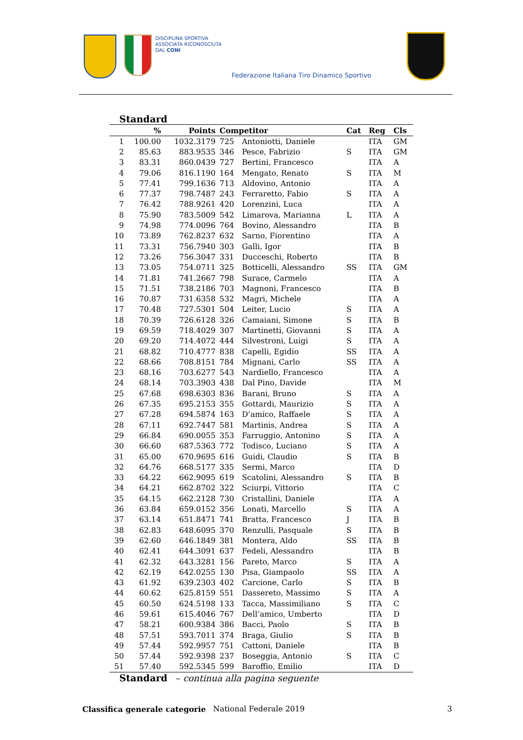DISCIPLINA SPORTIVA
ASSOCIATA RICONOSCIUTA
DAL CONI
Federazione Italiana Tiro Dinamico Sportivo
Standard
| | % | Points | Competitor | | Cat | Reg | Cls |
| --- | --- | --- | --- | --- | --- | --- | --- |
| 1 | 100.00 | 1032.3179 | 725 | Antoniotti, Daniele | | ITA | GM |
| 2 | 85.63 | 883.9535 | 346 | Pesce, Fabrizio | S | ITA | GM |
| 3 | 83.31 | 860.0439 | 727 | Bertini, Francesco | | ITA | A |
| 4 | 79.06 | 816.1190 | 164 | Mengato, Renato | S | ITA | M |
| 5 | 77.41 | 799.1636 | 713 | Aldovino, Antonio | | ITA | A |
| 6 | 77.37 | 798.7487 | 243 | Ferraretto, Fabio | S | ITA | A |
| 7 | 76.42 | 788.9261 | 420 | Lorenzini, Luca | | ITA | A |
| 8 | 75.90 | 783.5009 | 542 | Limarova, Marianna | L | ITA | A |
| 9 | 74.98 | 774.0096 | 764 | Bovino, Alessandro | | ITA | B |
| 10 | 73.89 | 762.8237 | 632 | Sarno, Fiorentino | | ITA | A |
| 11 | 73.31 | 756.7940 | 303 | Galli, Igor | | ITA | B |
| 12 | 73.26 | 756.3047 | 331 | Ducceschi, Roberto | | ITA | B |
| 13 | 73.05 | 754.0711 | 325 | Botticelli, Alessandro | SS | ITA | GM |
| 14 | 71.81 | 741.2667 | 798 | Surace, Carmelo | | ITA | A |
| 15 | 71.51 | 738.2186 | 703 | Magnoni, Francesco | | ITA | B |
| 16 | 70.87 | 731.6358 | 532 | Magri, Michele | | ITA | A |
| 17 | 70.48 | 727.5301 | 504 | Leiter, Lucio | S | ITA | A |
| 18 | 70.39 | 726.6128 | 326 | Camaiani, Simone | S | ITA | B |
| 19 | 69.59 | 718.4029 | 307 | Martinetti, Giovanni | S | ITA | A |
| 20 | 69.20 | 714.4072 | 444 | Silvestroni, Luigi | S | ITA | A |
| 21 | 68.82 | 710.4777 | 838 | Capelli, Egidio | SS | ITA | A |
| 22 | 68.66 | 708.8151 | 784 | Mignani, Carlo | SS | ITA | A |
| 23 | 68.16 | 703.6277 | 543 | Nardiello, Francesco | | ITA | A |
| 24 | 68.14 | 703.3903 | 438 | Dal Pino, Davide | | ITA | M |
| 25 | 67.68 | 698.6303 | 836 | Barani, Bruno | S | ITA | A |
| 26 | 67.35 | 695.2153 | 355 | Gottardi, Maurizio | S | ITA | A |
| 27 | 67.28 | 694.5874 | 163 | D’amico, Raffaele | S | ITA | A |
| 28 | 67.11 | 692.7447 | 581 | Martinis, Andrea | S | ITA | A |
| 29 | 66.84 | 690.0055 | 353 | Farruggio, Antonino | S | ITA | A |
| 30 | 66.60 | 687.5363 | 772 | Todisco, Luciano | S | ITA | A |
| 31 | 65.00 | 670.9695 | 616 | Guidi, Claudio | S | ITA | B |
| 32 | 64.76 | 668.5177 | 335 | Sermi, Marco | | ITA | D |
| 33 | 64.22 | 662.9095 | 619 | Scatolini, Alessandro | S | ITA | B |
| 34 | 64.21 | 662.8702 | 322 | Sciurpi, Vittorio | | ITA | C |
| 35 | 64.15 | 662.2128 | 730 | Cristallini, Daniele | | ITA | A |
| 36 | 63.84 | 659.0152 | 356 | Lonati, Marcello | S | ITA | A |
| 37 | 63.14 | 651.8471 | 741 | Bratta, Francesco | J | ITA | B |
| 38 | 62.83 | 648.6095 | 370 | Renzulli, Pasquale | S | ITA | B |
| 39 | 62.60 | 646.1849 | 381 | Montera, Aldo | SS | ITA | B |
| 40 | 62.41 | 644.3091 | 637 | Fedeli, Alessandro | | ITA | B |
| 41 | 62.32 | 643.3281 | 156 | Pareto, Marco | S | ITA | A |
| 42 | 62.19 | 642.0255 | 130 | Pisa, Giampaolo | SS | ITA | A |
| 43 | 61.92 | 639.2303 | 402 | Carcione, Carlo | S | ITA | B |
| 44 | 60.62 | 625.8159 | 551 | Dassereto, Massimo | S | ITA | A |
| 45 | 60.50 | 624.5198 | 133 | Tacca, Massimiliano | S | ITA | C |
| 46 | 59.61 | 615.4046 | 767 | Dell’amico, Umberto | | ITA | D |
| 47 | 58.21 | 600.9384 | 386 | Bacci, Paolo | S | ITA | B |
| 48 | 57.51 | 593.7011 | 374 | Braga, Giulio | S | ITA | B |
| 49 | 57.44 | 592.9957 | 751 | Cattoni, Daniele | | ITA | B |
| 50 | 57.44 | 592.9398 | 237 | Boseggia, Antonio | S | ITA | C |
| 51 | 57.40 | 592.5345 | 599 | Baroffio, Emilio | | ITA | D |
Standard – continua alla pagina seguente
Classifica generale categorie National Federale 2019 3